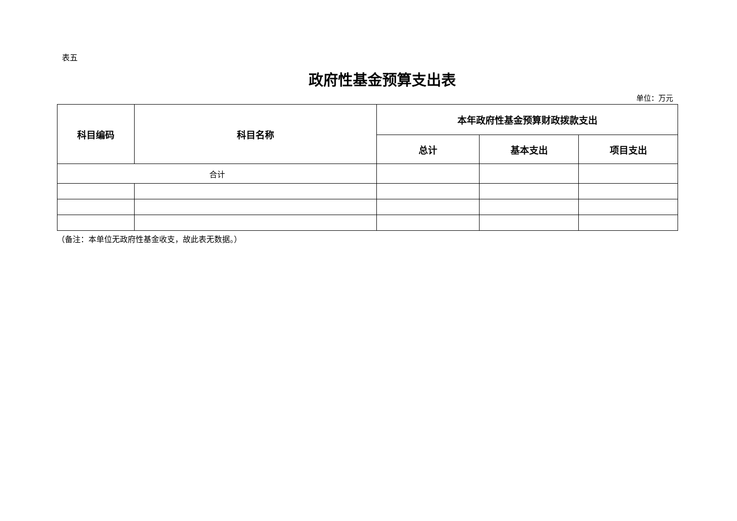表五
政府性基金预算支出表
单位：万元
| 科目编码 | 科目名称 | 本年政府性基金预算财政拨款支出 | | |
| --- | --- | --- | --- | --- |
| | | 总计 | 基本支出 | 项目支出 |
| 合计 | | | | |
（备注：本单位无政府性基金收支，故此表无数据。）